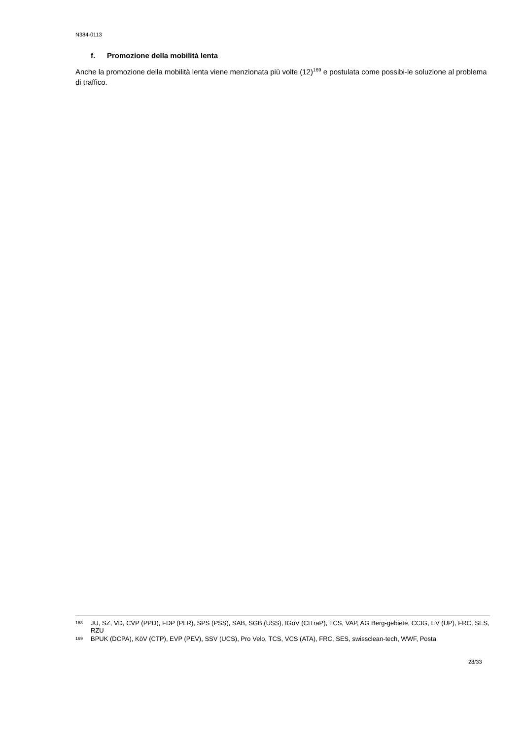N384-0113
f. Promozione della mobilità lenta
Anche la promozione della mobilità lenta viene menzionata più volte (12)<sup>169</sup> e postulata come possibi-le soluzione al problema di traffico.
168 JU, SZ, VD, CVP (PPD), FDP (PLR), SPS (PSS), SAB, SGB (USS), IGöV (CITraP), TCS, VAP, AG Berg-gebiete, CCIG, EV (UP), FRC, SES, RZU
169 BPUK (DCPA), KöV (CTP), EVP (PEV), SSV (UCS), Pro Velo, TCS, VCS (ATA), FRC, SES, swissclean-tech, WWF, Posta
28/33